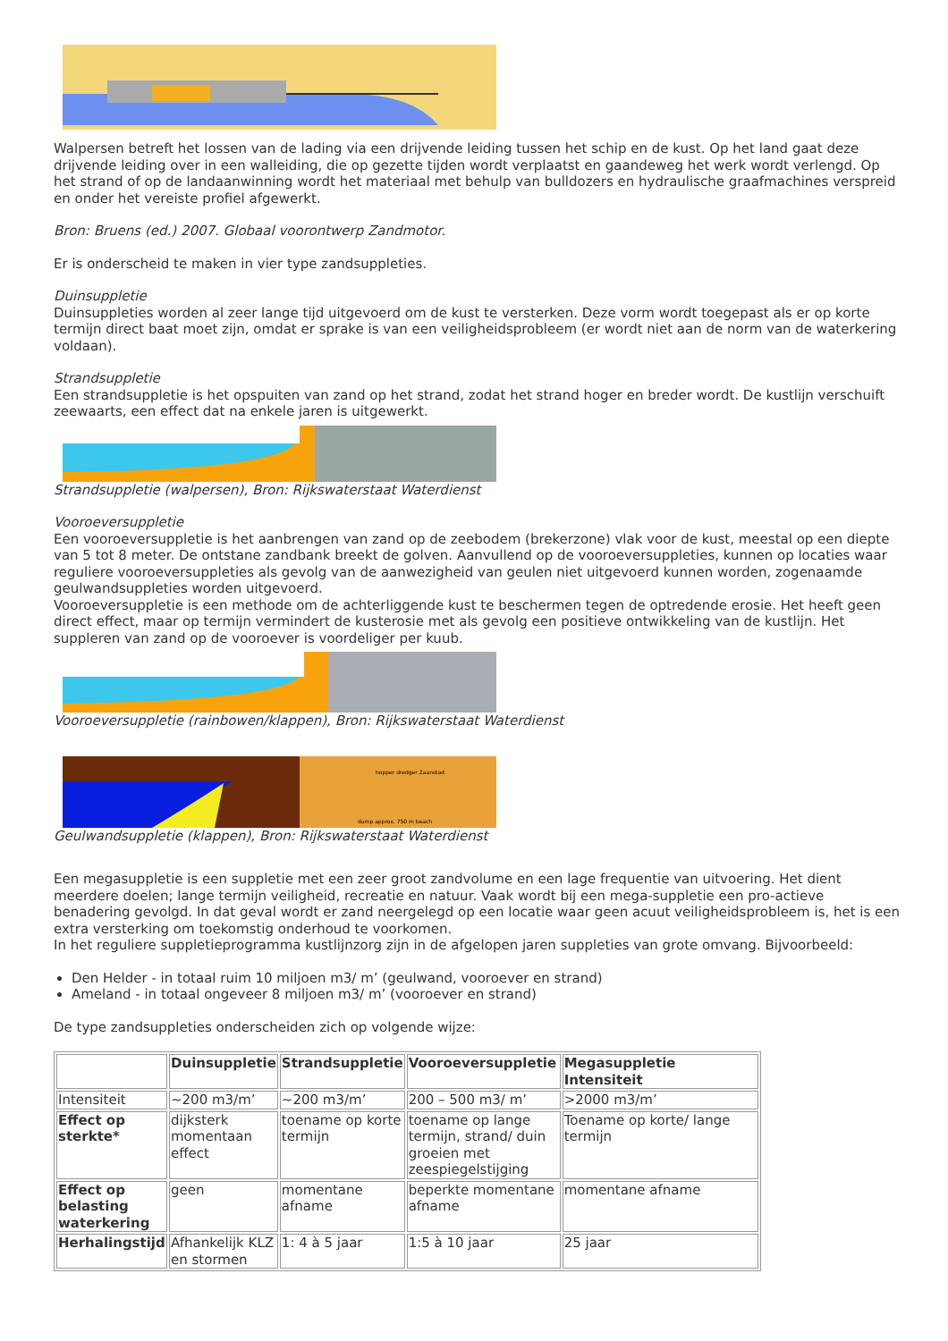Walpersen betreft het lossen van de lading via een drijvende leiding tussen het schip en de kust. Op het land gaat deze drijvende leiding over in een walleiding, die op gezette tijden wordt verplaatst en gaandeweg het werk wordt verlengd. Op het strand of op de landaanwinning wordt het materiaal met behulp van bulldozers en hydraulische graafmachines verspreid en onder het vereiste profiel afgewerkt.
Bron: Bruens (ed.) 2007. Globaal voorontwerp Zandmotor.
Er is onderscheid te maken in vier type zandsuppleties.
Duinsuppletie
Duinsuppleties worden al zeer lange tijd uitgevoerd om de kust te versterken. Deze vorm wordt toegepast als er op korte termijn direct baat moet zijn, omdat er sprake is van een veiligheidsprobleem (er wordt niet aan de norm van de waterkering voldaan).
Strandsuppletie
Een strandsuppletie is het opspuiten van zand op het strand, zodat het strand hoger en breder wordt. De kustlijn verschuift zeewaarts, een effect dat na enkele jaren is uitgewerkt.
Strandsuppletie (walpersen), Bron: Rijkswaterstaat Waterdienst
Vooroeversuppletie
Een vooroeversuppletie is het aanbrengen van zand op de zeebodem (brekerzone) vlak voor de kust, meestal op een diepte van 5 tot 8 meter. De ontstane zandbank breekt de golven. Aanvullend op de vooroeversuppleties, kunnen op locaties waar reguliere vooroeversuppleties als gevolg van de aanwezigheid van geulen niet uitgevoerd kunnen worden, zogenaamde geulwandsuppleties worden uitgevoerd.
Vooroeversuppletie is een methode om de achterliggende kust te beschermen tegen de optredende erosie. Het heeft geen direct effect, maar op termijn vermindert de kusterosie met als gevolg een positieve ontwikkeling van de kustlijn. Het suppleren van zand op de vooroever is voordeliger per kuub.
Vooroeversuppletie (rainbowen/klappen), Bron: Rijkswaterstaat Waterdienst
hopper dredger Zaanstad
dump approx. 750 m beach
Geulwandsuppletie (klappen), Bron: Rijkswaterstaat Waterdienst
Een megasuppletie is een suppletie met een zeer groot zandvolume en een lage frequentie van uitvoering. Het dient meerdere doelen; lange termijn veiligheid, recreatie en natuur. Vaak wordt bij een mega-suppletie een pro-actieve benadering gevolgd. In dat geval wordt er zand neergelegd op een locatie waar geen acuut veiligheidsprobleem is, het is een extra versterking om toekomstig onderhoud te voorkomen.
In het reguliere suppletieprogramma kustlijnzorg zijn in de afgelopen jaren suppleties van grote omvang. Bijvoorbeeld:
Den Helder - in totaal ruim 10 miljoen m3/ m’ (geulwand, vooroever en strand)
Ameland - in totaal ongeveer 8 miljoen m3/ m’ (vooroever en strand)
De type zandsuppleties onderscheiden zich op volgende wijze:
| | Duinsuppletie | Strandsuppletie | Vooroeversuppletie | Megasuppletie Intensiteit |
| --- | --- | --- | --- | --- |
| Intensiteit | ~200 m3/m’ | ~200 m3/m’ | 200 – 500 m3/ m’ | >2000 m3/m’ |
| Effect op sterkte* | dijksterk momentaan effect | toename op korte termijn | toename op lange termijn, strand/ duin groeien met zeespiegelstijging | Toename op korte/ lange termijn |
| Effect op belasting waterkering | geen | momentane afname | beperkte momentane afname | momentane afname |
| Herhalingstijd | Afhankelijk KLZ en stormen | 1: 4 à 5 jaar | 1:5 à 10 jaar | 25 jaar |